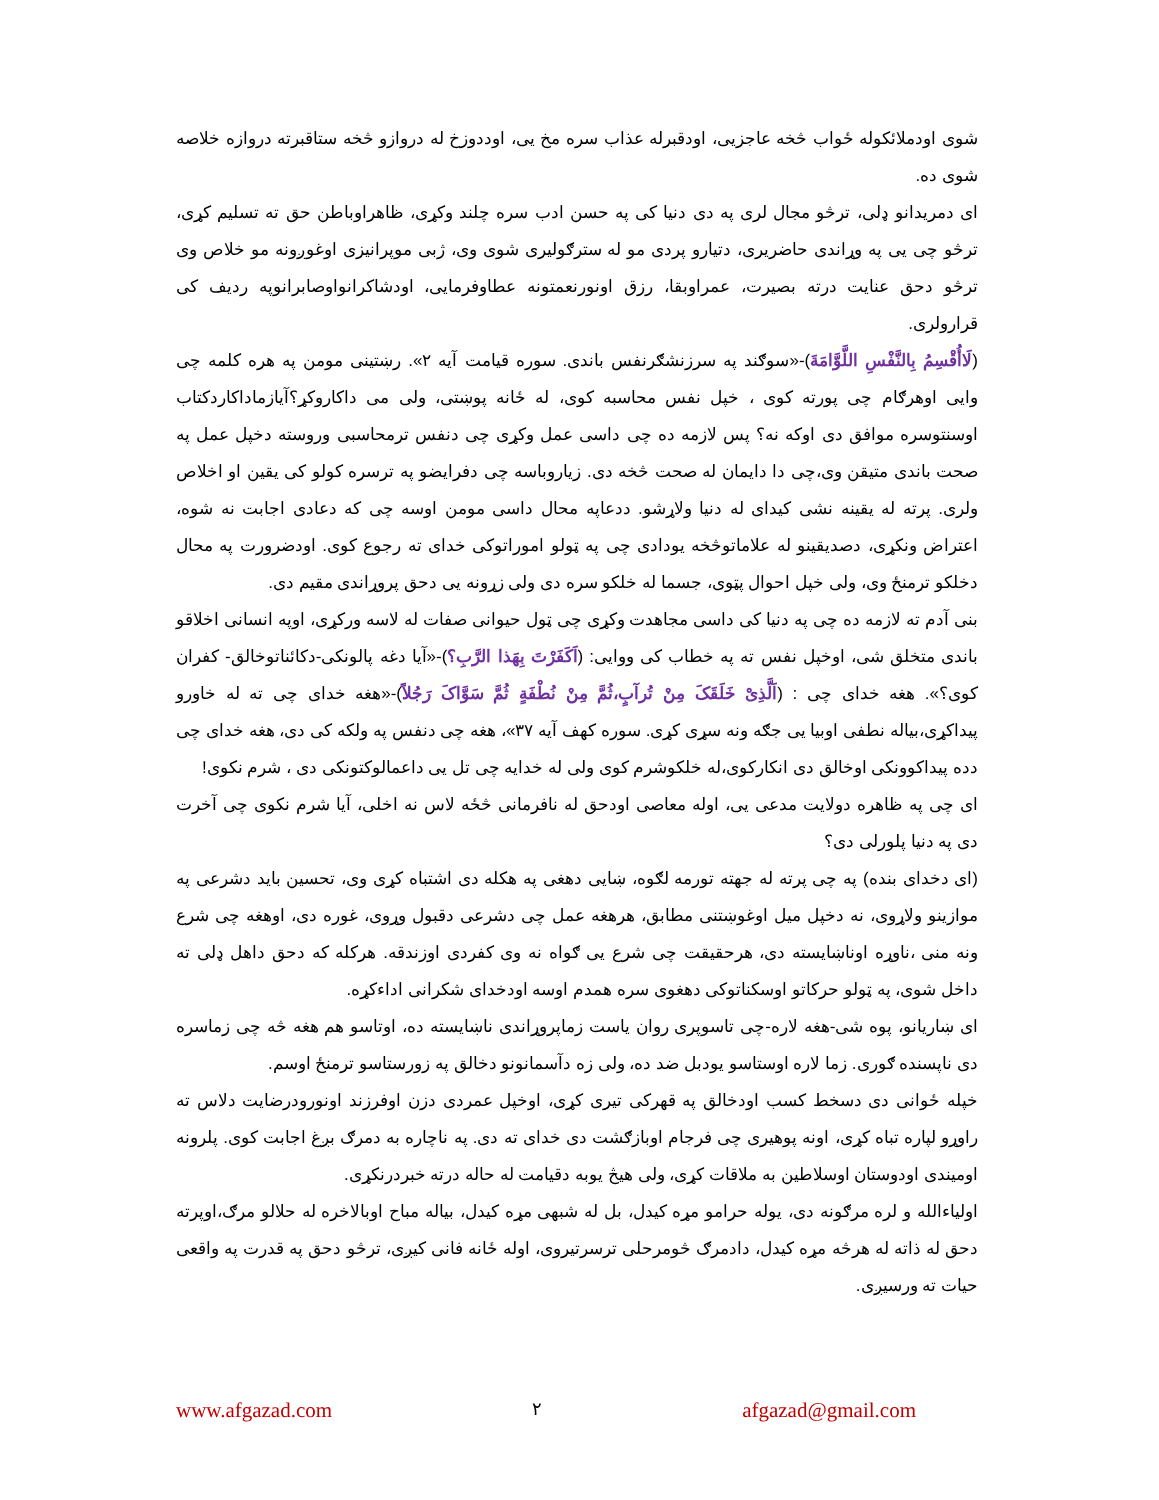شوی اودملائکوله ځواب څخه عاجزیی، اودقبرله عذاب سره مخ یی، اوددوزخ له دروازو څخه ستاقبرته دروازه خلاصه شوی ده.
ای دمریدانو ډلی، ترڅو مجال لری په دی دنیا کی په حسن ادب سره چلند وکړی، ظاهراوباطن حق ته تسلیم کړی، ترڅو چی یی په وړاندی حاضریری، دتیارو پردی مو له سترګولیری شوی وی، ژبی موپرانیزی اوغوږونه مو خلاص وی ترڅو دحق عنایت درته بصیرت، عمراوبقا، رزق اونورنعمتونه عطاوفرمایی، اودشاکرانواوصابرانوپه ردیف کی قرارولری.
(لَاأُقْسِمُ بِالنَّفْسِ اللَّوَّامَةَ)-«سوګند په سرزنشګرنفس باندی. سوره قیامت آیه ۲». رښتینی مومن په هره کلمه چی وایی اوهرګام چی پورته کوی ، خپل نفس محاسبه کوی، له ځانه پوښتی، ولی می داکاروکړ؟آیازماداکاردکتاب اوسنتوسره موافق دی اوکه نه؟ پس لازمه ده چی داسی عمل وکړی چی دنفس ترمحاسبی وروسته دخپل عمل په صحت باندی متیقن وی،چی دا دایمان له صحت څخه دی. زیاروباسه چی دفرایضو په ترسره کولو کی یقین او اخلاص ولری. پرته له یقینه نشی کیدای له دنیا ولاړشو. ددعاپه محال داسی مومن اوسه چی که دعادی اجابت نه شوه، اعتراض ونکړی، دصدیقینو له علاماتوڅخه یودادی چی په ټولو اموراتوکی خدای ته رجوع کوی. اودضرورت په محال دخلکو ترمنځ وی، ولی خپل احوال پټوی، جسما له خلکو سره دی ولی زړونه یی دحق پروړاندی مقیم دی.
بنی آدم ته لازمه ده چی په دنیا کی داسی مجاهدت وکړی چی ټول حیوانی صفات له لاسه ورکړی، اوپه انسانی اخلاقو باندی متخلق شی، اوخپل نفس ته په خطاب کی ووایی: (اَکَفَرْتَ بِهَذا الرَّبِ؟)-«آیا دغه پالونکی-دکائناتوخالق- کفران کوی؟». هغه خدای چی : (اَلَّذِیْ خَلَقَکَ مِنْ تُرآبٍ،ثُمَّ مِنْ نُطْفَةٍ ثُمَّ سَوَّاکَ رَجُلاً)-«هغه خدای چی ته له خاورو پیداکړی،بیاله نطفی اوبیا یی جګه ونه سړی کړی. سوره کهف آیه ۳۷»، هغه چی دنفس په ولکه کی دی، هغه خدای چی دده پیداکوونکی اوخالق دی انکارکوی،له خلکوشرم کوی ولی له خدایه چی تل یی داعمالوکتونکی دی ، شرم نکوی!
ای چی په ظاهره دولایت مدعی یی، اوله معاصی اودحق له نافرمانی څځه لاس نه اخلی، آیا شرم نکوی چی آخرت دی په دنیا پلورلی دی؟
(ای دخدای بنده) په چی پرته له جهته تورمه لګوه، ښایی دهغی په هکله دی اشتباه کړی وی، تحسین باید دشرعی په موازینو ولاړوی، نه دخپل میل اوغوښتنی مطابق، هرهغه عمل چی دشرعی دقبول وړوی، غوره دی، اوهغه چی شرع ونه منی ،ناوړه اوناښایسته دی، هرحقیقت چی شرع یی ګواه نه وی کفردی اوزندقه. هرکله که دحق داهل ډلی ته داخل شوی، په ټولو حرکاتو اوسکناتوکی دهغوی سره همدم اوسه اودخدای شکرانی اداءکړه.
ای ښاریانو، پوه شی-هغه لاره-چی تاسوپری روان یاست زماپروړاندی ناښایسته ده، اوتاسو هم هغه څه چی زماسره دی ناپسنده ګوری. زما لاره اوستاسو یودبل ضد ده، ولی زه دآسمانونو دخالق په زورستاسو ترمنځ اوسم.
خپله ځوانی دی دسخط کسب اودخالق په قهرکی تیری کړی، اوخپل عمردی دزن اوفرزند اونورودرضایت دلاس ته راوړو لپاره تباه کړی، اونه پوهیری چی فرجام اوبازګشت دی خدای ته دی. په ناچاره به دمرګ بږغ اجابت کوی. پلرونه اومیندی اودوستان اوسلاطین به ملاقات کړی، ولی هیڅ یوبه دقیامت له حاله درته خبردرنکړی.
اولیاءالله و لره مرګونه دی، یوله حرامو مړه کیدل، بل له شبهی مړه کیدل، بیاله مباح اوبالاخره له حلالو مرګ،اوپرته دحق له ذاته له هرڅه مړه کیدل، دادمرګ څومرحلی ترسرتیروی، اوله ځانه فانی کیږی، ترڅو دحق په قدرت په واقعی حیات ته ورسیږی.
www.afgazad.com ۲ afgazad@gmail.com